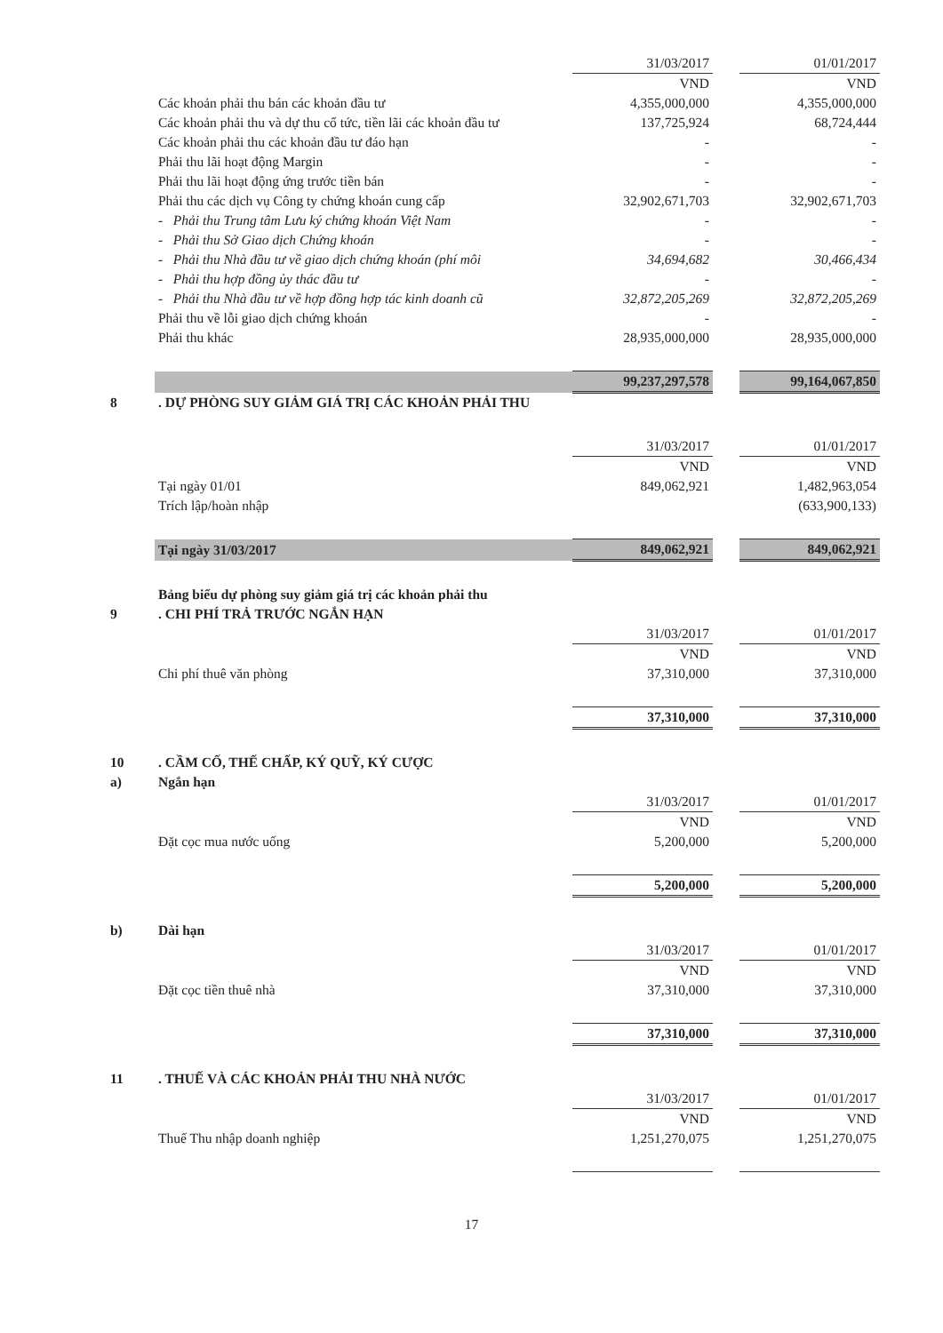| | | 31/03/2017 | | 01/01/2017 |
| | | VND | | VND |
| | Các khoản phải thu bán các khoản đầu tư | 4,355,000,000 | | 4,355,000,000 |
| | Các khoản phải thu và dự thu cổ tức, tiền lãi các khoản đầu tư | 137,725,924 | | 68,724,444 |
| | Các khoản phải thu các khoản đầu tư đáo hạn | - | | - |
| | Phải thu lãi hoạt động Margin | - | | - |
| | Phải thu lãi hoạt động ứng trước tiền bán | - | | - |
| | Phải thu các dịch vụ Công ty chứng khoán cung cấp | 32,902,671,703 | | 32,902,671,703 |
| | - Phải thu Trung tâm Lưu ký chứng khoán Việt Nam | - | | - |
| | - Phải thu Sở Giao dịch Chứng khoán | - | | - |
| | - Phải thu Nhà đầu tư về giao dịch chứng khoán (phí môi | 34,694,682 | | 30,466,434 |
| | - Phải thu hợp đồng ủy thác đầu tư | - | | - |
| | - Phải thu Nhà đầu tư về hợp đồng hợp tác kinh doanh cũ | 32,872,205,269 | | 32,872,205,269 |
| | Phải thu về lỗi giao dịch chứng khoán | - | | - |
| | Phải thu khác | 28,935,000,000 | | 28,935,000,000 |
| | | 99,237,297,578 | | 99,164,067,850 |
| 8 | . DỰ PHÒNG SUY GIẢM GIÁ TRỊ CÁC KHOẢN PHẢI THU | | | |
| | | 31/03/2017 | | 01/01/2017 |
| | | VND | | VND |
| | Tại ngày 01/01 | 849,062,921 | | 1,482,963,054 |
| | Trích lập/hoàn nhập | | | (633,900,133) |
| | Tại ngày 31/03/2017 | 849,062,921 | | 849,062,921 |
| | Bảng biểu dự phòng suy giảm giá trị các khoản phải thu | | | |
| 9 | . CHI PHÍ TRẢ TRƯỚC NGẮN HẠN | | | |
| | | 31/03/2017 | | 01/01/2017 |
| | | VND | | VND |
| | Chi phí thuê văn phòng | 37,310,000 | | 37,310,000 |
| | | 37,310,000 | | 37,310,000 |
| 10 | . CẦM CỐ, THẾ CHẤP, KÝ QUỸ, KÝ CƯỢC | | | |
| a) | Ngắn hạn | | | |
| | | 31/03/2017 | | 01/01/2017 |
| | | VND | | VND |
| | Đặt cọc mua nước uống | 5,200,000 | | 5,200,000 |
| | | 5,200,000 | | 5,200,000 |
| b) | Dài hạn | | | |
| | | 31/03/2017 | | 01/01/2017 |
| | | VND | | VND |
| | Đặt cọc tiền thuê nhà | 37,310,000 | | 37,310,000 |
| | | 37,310,000 | | 37,310,000 |
| 11 | . THUẾ VÀ CÁC KHOẢN PHẢI THU NHÀ NƯỚC | | | |
| | | 31/03/2017 | | 01/01/2017 |
| | | VND | | VND |
| | Thuế Thu nhập doanh nghiệp | 1,251,270,075 | | 1,251,270,075 |
17